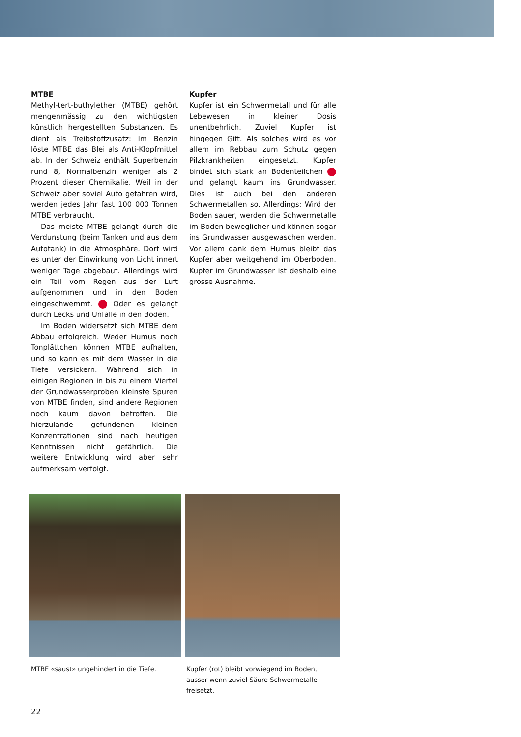MTBE
Methyl-tert-buthylether (MTBE) gehört mengenmässig zu den wichtigsten künstlich hergestellten Substanzen. Es dient als Treibstoffzusatz: Im Benzin löste MTBE das Blei als Anti-Klopfmittel ab. In der Schweiz enthält Superbenzin rund 8, Normalbenzin weniger als 2 Prozent dieser Chemikalie. Weil in der Schweiz aber soviel Auto gefahren wird, werden jedes Jahr fast 100 000 Tonnen MTBE verbraucht.
Das meiste MTBE gelangt durch die Verdunstung (beim Tanken und aus dem Autotank) in die Atmosphäre. Dort wird es unter der Einwirkung von Licht innert weniger Tage abgebaut. Allerdings wird ein Teil vom Regen aus der Luft aufgenommen und in den Boden eingeschwemmt. Oder es gelangt durch Lecks und Unfälle in den Boden.
Im Boden widersetzt sich MTBE dem Abbau erfolgreich. Weder Humus noch Tonplättchen können MTBE aufhalten, und so kann es mit dem Wasser in die Tiefe versickern. Während sich in einigen Regionen in bis zu einem Viertel der Grundwasserproben kleinste Spuren von MTBE finden, sind andere Regionen noch kaum davon betroffen. Die hierzulande gefundenen kleinen Konzentrationen sind nach heutigen Kenntnissen nicht gefährlich. Die weitere Entwicklung wird aber sehr aufmerksam verfolgt.
Kupfer
Kupfer ist ein Schwermetall und für alle Lebewesen in kleiner Dosis unentbehrlich. Zuviel Kupfer ist hingegen Gift. Als solches wird es vor allem im Rebbau zum Schutz gegen Pilzkrankheiten eingesetzt. Kupfer bindet sich stark an Bodenteilchen und gelangt kaum ins Grundwasser. Dies ist auch bei den anderen Schwermetallen so. Allerdings: Wird der Boden sauer, werden die Schwermetalle im Boden beweglicher und können sogar ins Grundwasser ausgewaschen werden. Vor allem dank dem Humus bleibt das Kupfer aber weitgehend im Oberboden. Kupfer im Grundwasser ist deshalb eine grosse Ausnahme.
MTBE «saust» ungehindert in die Tiefe. Kupfer (rot) bleibt vorwiegend im Boden, ausser wenn zuviel Säure Schwermetalle freisetzt.
22